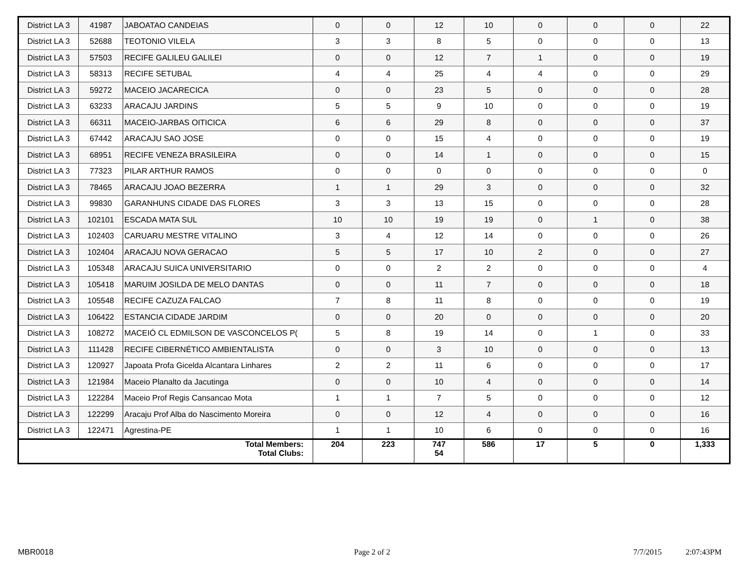| District LA 3 | 41987 | JABOATAO CANDEIAS | 0 | 0 | 12 | 10 | 0 | 0 | 0 | 22 |
| District LA 3 | 52688 | TEOTONIO VILELA | 3 | 3 | 8 | 5 | 0 | 0 | 0 | 13 |
| District LA 3 | 57503 | RECIFE GALILEU GALILEI | 0 | 0 | 12 | 7 | 1 | 0 | 0 | 19 |
| District LA 3 | 58313 | RECIFE SETUBAL | 4 | 4 | 25 | 4 | 4 | 0 | 0 | 29 |
| District LA 3 | 59272 | MACEIO JACARECICA | 0 | 0 | 23 | 5 | 0 | 0 | 0 | 28 |
| District LA 3 | 63233 | ARACAJU JARDINS | 5 | 5 | 9 | 10 | 0 | 0 | 0 | 19 |
| District LA 3 | 66311 | MACEIO-JARBAS OITICICA | 6 | 6 | 29 | 8 | 0 | 0 | 0 | 37 |
| District LA 3 | 67442 | ARACAJU SAO JOSE | 0 | 0 | 15 | 4 | 0 | 0 | 0 | 19 |
| District LA 3 | 68951 | RECIFE VENEZA BRASILEIRA | 0 | 0 | 14 | 1 | 0 | 0 | 0 | 15 |
| District LA 3 | 77323 | PILAR ARTHUR RAMOS | 0 | 0 | 0 | 0 | 0 | 0 | 0 | 0 |
| District LA 3 | 78465 | ARACAJU JOAO BEZERRA | 1 | 1 | 29 | 3 | 0 | 0 | 0 | 32 |
| District LA 3 | 99830 | GARANHUNS CIDADE DAS FLORES | 3 | 3 | 13 | 15 | 0 | 0 | 0 | 28 |
| District LA 3 | 102101 | ESCADA MATA SUL | 10 | 10 | 19 | 19 | 0 | 1 | 0 | 38 |
| District LA 3 | 102403 | CARUARU MESTRE VITALINO | 3 | 4 | 12 | 14 | 0 | 0 | 0 | 26 |
| District LA 3 | 102404 | ARACAJU NOVA GERACAO | 5 | 5 | 17 | 10 | 2 | 0 | 0 | 27 |
| District LA 3 | 105348 | ARACAJU SUICA UNIVERSITARIO | 0 | 0 | 2 | 2 | 0 | 0 | 0 | 4 |
| District LA 3 | 105418 | MARUIM JOSILDA DE MELO DANTAS | 0 | 0 | 11 | 7 | 0 | 0 | 0 | 18 |
| District LA 3 | 105548 | RECIFE CAZUZA FALCAO | 7 | 8 | 11 | 8 | 0 | 0 | 0 | 19 |
| District LA 3 | 106422 | ESTANCIA CIDADE JARDIM | 0 | 0 | 20 | 0 | 0 | 0 | 0 | 20 |
| District LA 3 | 108272 | MACEIÓ CL EDMILSON DE VASCONCELOS P( | 5 | 8 | 19 | 14 | 0 | 1 | 0 | 33 |
| District LA 3 | 111428 | RECIFE CIBERNÉTICO AMBIENTALISTA | 0 | 0 | 3 | 10 | 0 | 0 | 0 | 13 |
| District LA 3 | 120927 | Japoata Profa Gicelda Alcantara Linhares | 2 | 2 | 11 | 6 | 0 | 0 | 0 | 17 |
| District LA 3 | 121984 | Maceio Planalto da Jacutinga | 0 | 0 | 10 | 4 | 0 | 0 | 0 | 14 |
| District LA 3 | 122284 | Maceio Prof Regis Cansancao Mota | 1 | 1 | 7 | 5 | 0 | 0 | 0 | 12 |
| District LA 3 | 122299 | Aracaju Prof Alba do Nascimento Moreira | 0 | 0 | 12 | 4 | 0 | 0 | 0 | 16 |
| District LA 3 | 122471 | Agrestina-PE | 1 | 1 | 10 | 6 | 0 | 0 | 0 | 16 |
| Total Members: Total Clubs: | | | 204 | 223 | 747 54 | 586 | 17 | 5 | 0 | 1,333 |
MBR0018 Page 2 of 2 7/7/2015 2:07:43PM